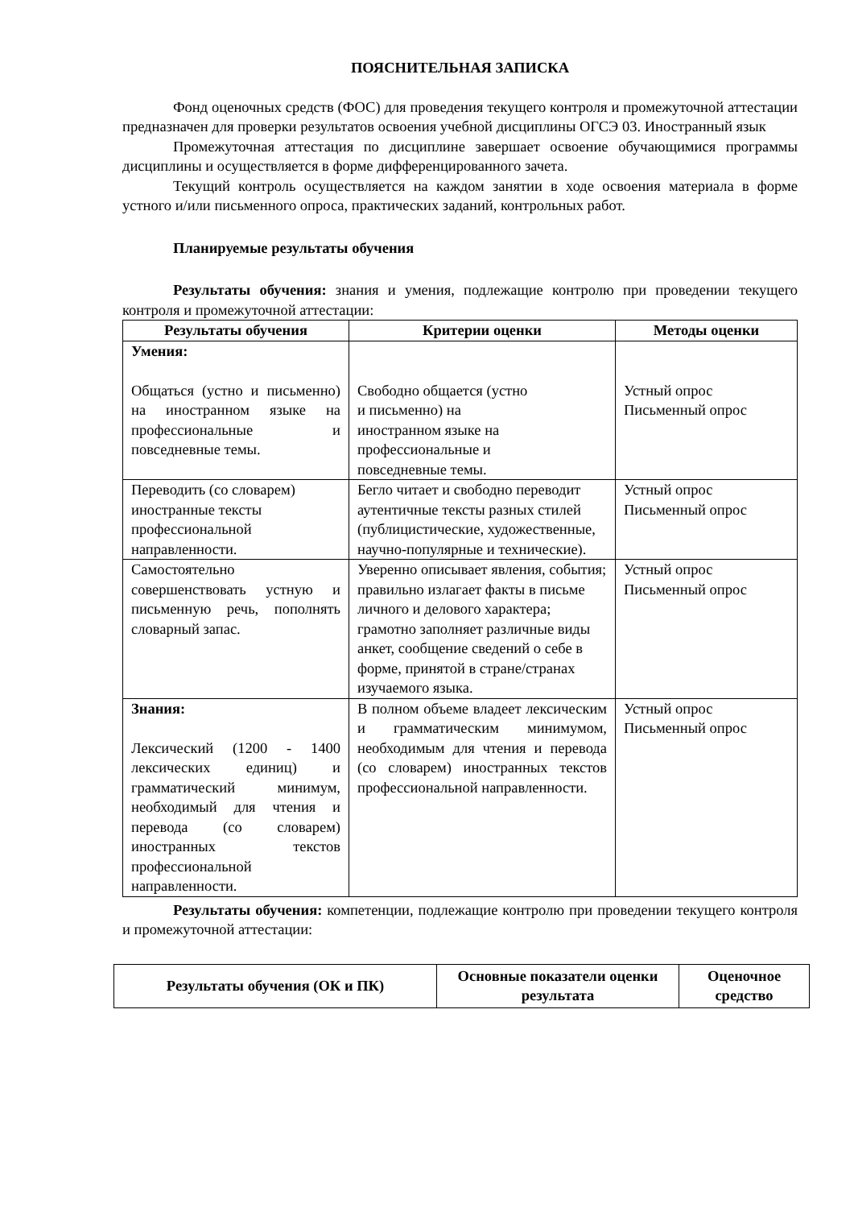ПОЯСНИТЕЛЬНАЯ ЗАПИСКА
Фонд оценочных средств (ФОС) для проведения текущего контроля и промежуточной аттестации предназначен для проверки результатов освоения учебной дисциплины ОГСЭ 03. Иностранный язык
Промежуточная аттестация по дисциплине завершает освоение обучающимися программы дисциплины и осуществляется в форме дифференцированного зачета.
Текущий контроль осуществляется на каждом занятии в ходе освоения материала в форме устного и/или письменного опроса, практических заданий, контрольных работ.
Планируемые результаты обучения
Результаты обучения: знания и умения, подлежащие контролю при проведении текущего контроля и промежуточной аттестации:
| Результаты обучения | Критерии оценки | Методы оценки |
| --- | --- | --- |
| Умения: Общаться (устно и письменно) на иностранном языке на профессиональные и повседневные темы. | Свободно общается (устно и письменно) на иностранном языке на профессиональные и повседневные темы. | Устный опрос Письменный опрос |
| Переводить (со словарем) иностранные тексты профессиональной направленности. | Бегло читает и свободно переводит аутентичные тексты разных стилей (публицистические, художественные, научно-популярные и технические). | Устный опрос Письменный опрос |
| Самостоятельно совершенствовать устную и письменную речь, пополнять словарный запас. | Уверенно описывает явления, события; правильно излагает факты в письме личного и делового характера; грамотно заполняет различные виды анкет, сообщение сведений о себе в форме, принятой в стране/странах изучаемого языка. | Устный опрос Письменный опрос |
| Знания: Лексический (1200 - 1400 лексических единиц) и грамматический минимум, необходимый для чтения и перевода (со словарем) иностранных текстов профессиональной направленности. | В полном объеме владеет лексическим и грамматическим минимумом, необходимым для чтения и перевода (со словарем) иностранных текстов профессиональной направленности. | Устный опрос Письменный опрос |
Результаты обучения: компетенции, подлежащие контролю при проведении текущего контроля и промежуточной аттестации:
| Результаты обучения (ОК и ПК) | Основные показатели оценки результата | Оценочное средство |
| --- | --- | --- |